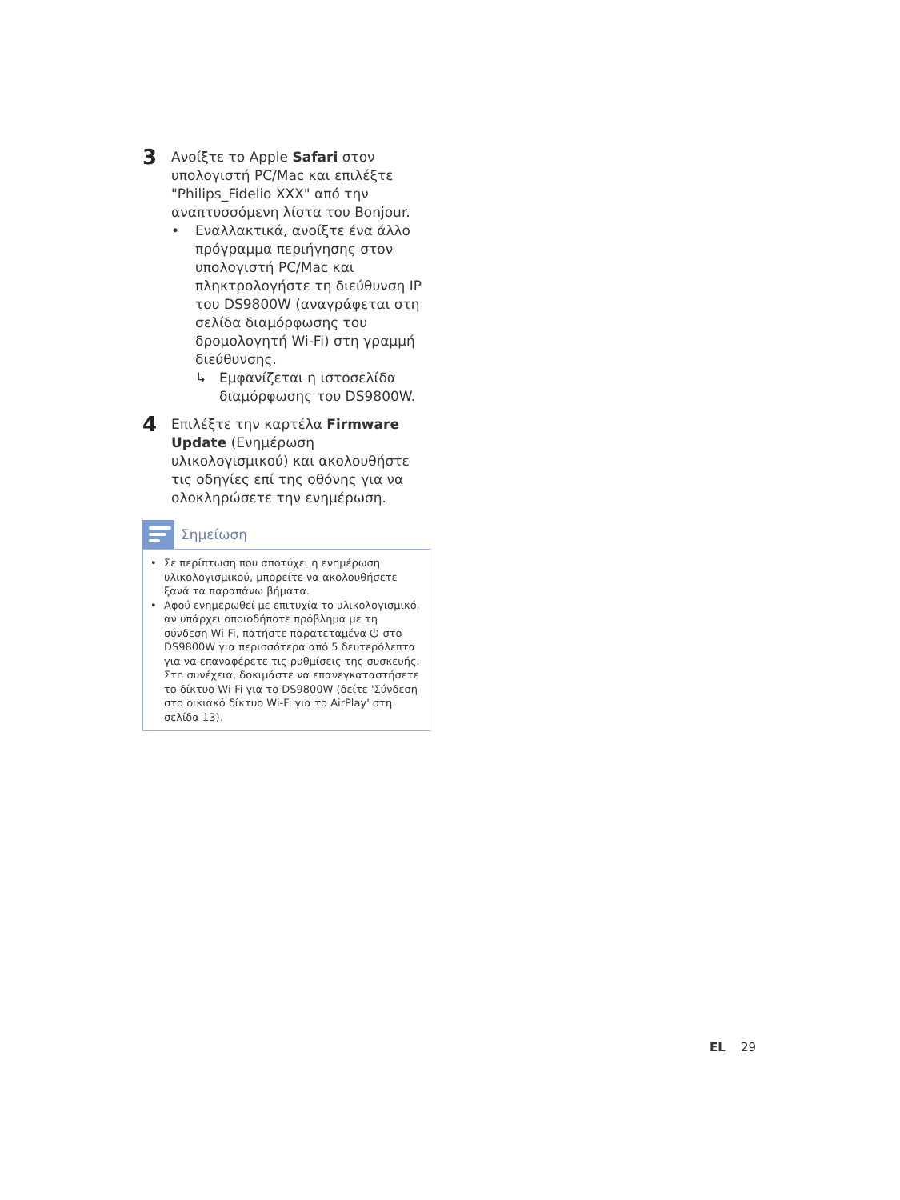3
Ανοίξτε το Apple Safari στον υπολογιστή PC/Mac και επιλέξτε "Philips_Fidelio XXX" από την αναπτυσσόμενη λίστα του Bonjour.
• Εναλλακτικά, ανοίξτε ένα άλλο πρόγραμμα περιήγησης στον υπολογιστή PC/Mac και πληκτρολογήστε τη διεύθυνση IP του DS9800W (αναγράφεται στη σελίδα διαμόρφωσης του δρομολογητή Wi-Fi) στη γραμμή διεύθυνσης.
↳ Εμφανίζεται η ιστοσελίδα διαμόρφωσης του DS9800W.
4
Επιλέξτε την καρτέλα Firmware Update (Ενημέρωση υλικολογισμικού) και ακολουθήστε τις οδηγίες επί της οθόνης για να ολοκληρώσετε την ενημέρωση.
Σημείωση
• Σε περίπτωση που αποτύχει η ενημέρωση υλικολογισμικού, μπορείτε να ακολουθήσετε ξανά τα παραπάνω βήματα.
• Αφού ενημερωθεί με επιτυχία το υλικολογισμικό, αν υπάρχει οποιοδήποτε πρόβλημα με τη σύνδεση Wi-Fi, πατήστε παρατεταμένα ⏻ στο DS9800W για περισσότερα από 5 δευτερόλεπτα για να επαναφέρετε τις ρυθμίσεις της συσκευής. Στη συνέχεια, δοκιμάστε να επανεγκαταστήσετε το δίκτυο Wi-Fi για το DS9800W (δείτε 'Σύνδεση στο οικιακό δίκτυο Wi-Fi για το AirPlay' στη σελίδα 13).
EL 29